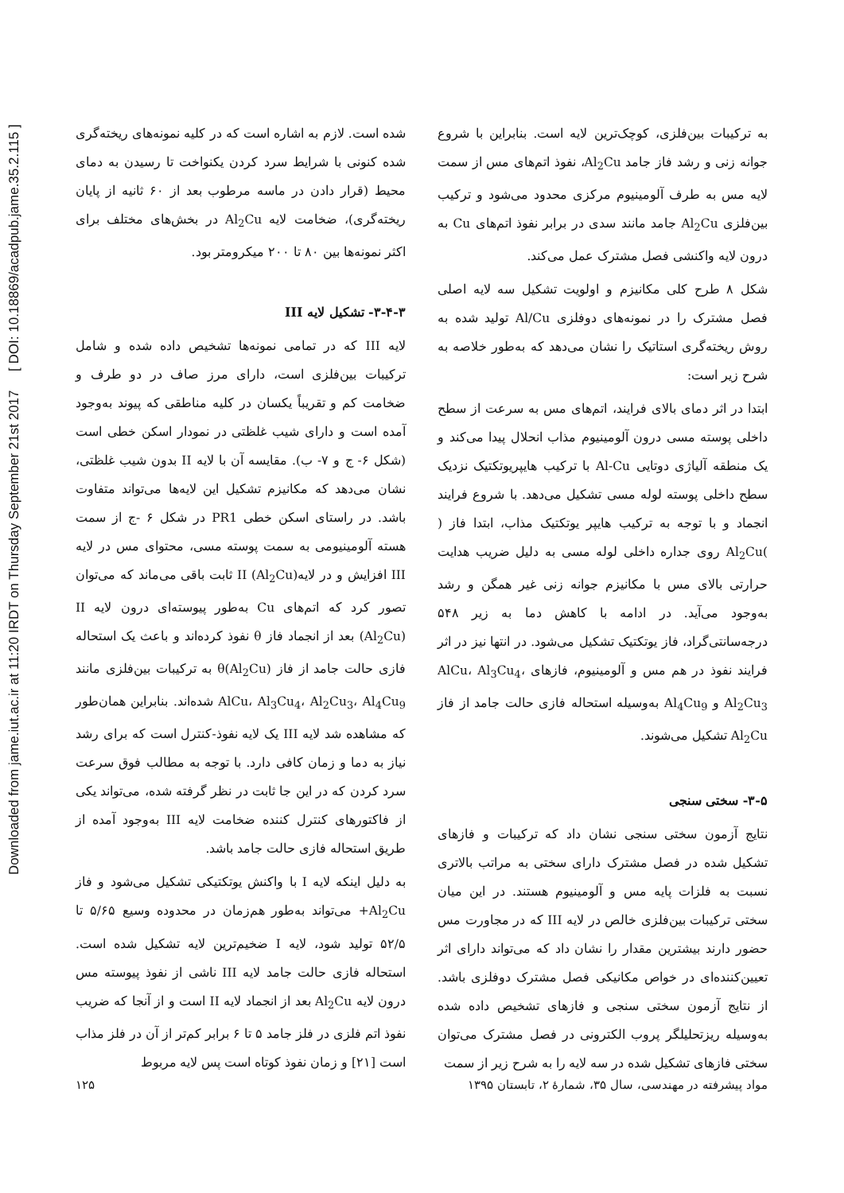Downloaded from jame.iut.ac.ir at 11:20 IRDT on Thursday September 21st 2017 [ DOI: 10.18869/acadpub.jame.35.2.115 ]
شده است. لازم به اشاره است که در کلیه نمونه‌های ریخته‌گری شده کنونی با شرایط سرد کردن یکنواخت تا رسیدن به دمای محیط (قرار دادن در ماسه مرطوب بعد از ۶۰ ثانیه از پایان ریخته‌گری)، ضخامت لایه Al<sub>2</sub>Cu در بخش‌های مختلف برای اکثر نمونه‌ها بین ۸۰ تا ۲۰۰ میکرومتر بود.
۳-۴-۳- تشکیل لایه III
لایه III که در تمامی نمونه‌ها تشخیص داده شده و شامل ترکیبات بین‌فلزی است، دارای مرز صاف در دو طرف و ضخامت کم و تقریباً یکسان در کلیه مناطقی که پیوند به‌وجود آمده است و دارای شیب غلظتی در نمودار اسکن خطی است (شکل ۶- ج و ۷- ب). مقایسه آن با لایه II بدون شیب غلظتی، نشان می‌دهد که مکانیزم تشکیل این لایه‌ها می‌تواند متفاوت باشد. در راستای اسکن خطی PR1 در شکل ۶ -ج از سمت هسته آلومینیومی به سمت پوسته مسی، محتوای مس در لایه III افزایش و در لایهII (Al<sub>2</sub>Cu) ثابت باقی می‌ماند که می‌توان تصور کرد که اتم‌های Cu به‌طور پیوسته‌ای درون لایه II (Al<sub>2</sub>Cu) بعد از انجماد فاز θ نفوذ کرده‌اند و باعث یک استحاله فازی حالت جامد از فاز θ(Al<sub>2</sub>Cu) به ترکیبات بین‌فلزی مانند AlCu، Al<sub>3</sub>Cu<sub>4</sub>، Al<sub>2</sub>Cu<sub>3</sub>، Al<sub>4</sub>Cu<sub>9</sub> شده‌اند. بنابراین همان‌طور که مشاهده شد لایه III یک لایه نفوذ-کنترل است که برای رشد نیاز به دما و زمان کافی دارد. با توجه به مطالب فوق سرعت سرد کردن که در این جا ثابت در نظر گرفته شده، می‌تواند یکی از فاکتورهای کنترل کننده ضخامت لایه III به‌وجود آمده از طریق استحاله فازی حالت جامد باشد.
به دلیل اینکه لایه I با واکنش یوتکتیکی تشکیل می‌شود و فاز Al<sub>2</sub>Cu+ می‌تواند به‌طور هم‌زمان در محدوده وسیع ۵/۶۵ تا ۵۲/۵ تولید شود، لایه I ضخیم‌ترین لایه تشکیل شده است. استحاله فازی حالت جامد لایه III ناشی از نفوذ پیوسته مس درون لایه Al<sub>2</sub>Cu بعد از انجماد لایه II است و از آنجا که ضریب نفوذ اتم فلزی در فلز جامد ۵ تا ۶ برابر کم‌تر از آن در فلز مذاب است [۲۱] و زمان نفوذ کوتاه است پس لایه مربوط
به ترکیبات بین‌فلزی، کوچک‌ترین لایه است. بنابراین با شروع جوانه زنی و رشد فاز جامد Al<sub>2</sub>Cu، نفوذ اتم‌های مس از سمت لایه مس به طرف آلومینیوم مرکزی محدود می‌شود و ترکیب بین‌فلزی Al<sub>2</sub>Cu جامد مانند سدی در برابر نفوذ اتم‌های Cu به درون لایه واکنشی فصل مشترک عمل می‌کند.
شکل ۸ طرح کلی مکانیزم و اولویت تشکیل سه لایه اصلی فصل مشترک را در نمونه‌های دوفلزی Al/Cu تولید شده به روش ریخته‌گری استاتیک را نشان می‌دهد که به‌طور خلاصه به شرح زیر است:
ابتدا در اثر دمای بالای فرایند، اتم‌های مس به سرعت از سطح داخلی پوسته مسی درون آلومینیوم مذاب انحلال پیدا می‌کند و یک منطقه آلیاژی دوتایی Al-Cu با ترکیب هایپریوتکتیک نزدیک سطح داخلی پوسته لوله مسی تشکیل می‌دهد. با شروع فرایند انجماد و با توجه به ترکیب هایپر یوتکتیک مذاب، ابتدا فاز ( )Al<sub>2</sub>Cu روی جداره داخلی لوله مسی به دلیل ضریب هدایت حرارتی بالای مس با مکانیزم جوانه زنی غیر همگن و رشد به‌وجود می‌آید. در ادامه با کاهش دما به زیر ۵۴۸ درجه‌سانتی‌گراد، فاز یوتکتیک تشکیل می‌شود. در انتها نیز در اثر فرایند نفوذ در هم مس و آلومینیوم، فازهای AlCu، Al<sub>3</sub>Cu<sub>4</sub>، Al<sub>2</sub>Cu<sub>3</sub> و Al<sub>4</sub>Cu<sub>9</sub> به‌وسیله استحاله فازی حالت جامد از فاز Al<sub>2</sub>Cu تشکیل می‌شوند.
۳-۵- سختی سنجی
نتایج آزمون سختی سنجی نشان داد که ترکیبات و فازهای تشکیل شده در فصل مشترک دارای سختی به مراتب بالاتری نسبت به فلزات پایه مس و آلومینیوم هستند. در این میان سختی ترکیبات بین‌فلزی خالص در لایه III که در مجاورت مس حضور دارند بیشترین مقدار را نشان داد که می‌تواند دارای اثر تعیین‌کننده‌ای در خواص مکانیکی فصل مشترک دوفلزی باشد. از نتایج آزمون سختی سنجی و فازهای تشخیص داده شده به‌وسیله ریزتحلیلگر پروب الکترونی در فصل مشترک می‌توان سختی فازهای تشکیل شده در سه لایه را به شرح زیر از سمت
مواد پیشرفته در مهندسی، سال ۳۵، شمارهٔ ۲، تابستان ۱۳۹۵ ۱۲۵